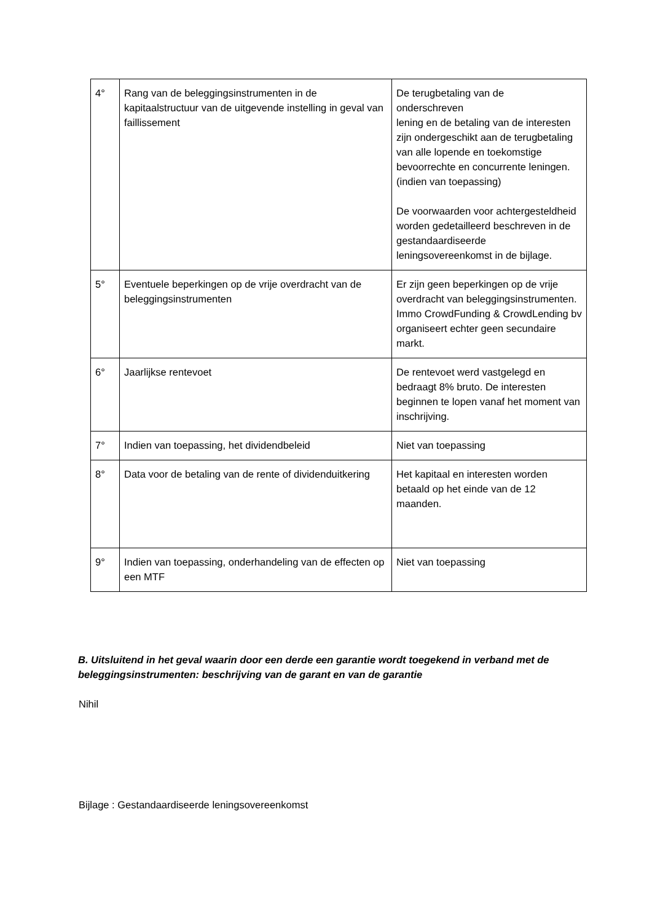| 4° | Rang van de beleggingsinstrumenten in de kapitaalstructuur van de uitgevende instelling in geval van faillissement | De terugbetaling van de onderschreven lening en de betaling van de interesten zijn ondergeschikt aan de terugbetaling van alle lopende en toekomstige bevoorrechte en concurrente leningen. (indien van toepassing) De voorwaarden voor achtergesteldheid worden gedetailleerd beschreven in de gestandaardiseerde leningsovereenkomst in de bijlage. |
| 5° | Eventuele beperkingen op de vrije overdracht van de beleggingsinstrumenten | Er zijn geen beperkingen op de vrije overdracht van beleggingsinstrumenten. Immo CrowdFunding & CrowdLending bv organiseert echter geen secundaire markt. |
| 6° | Jaarlijkse rentevoet | De rentevoet werd vastgelegd en bedraagt 8% bruto. De interesten beginnen te lopen vanaf het moment van inschrijving. |
| 7° | Indien van toepassing, het dividendbeleid | Niet van toepassing |
| 8° | Data voor de betaling van de rente of dividenduitkering | Het kapitaal en interesten worden betaald op het einde van de 12 maanden. |
| 9° | Indien van toepassing, onderhandeling van de effecten op een MTF | Niet van toepassing |
B. Uitsluitend in het geval waarin door een derde een garantie wordt toegekend in verband met de beleggingsinstrumenten: beschrijving van de garant en van de garantie
Nihil
Bijlage : Gestandaardiseerde leningsovereenkomst